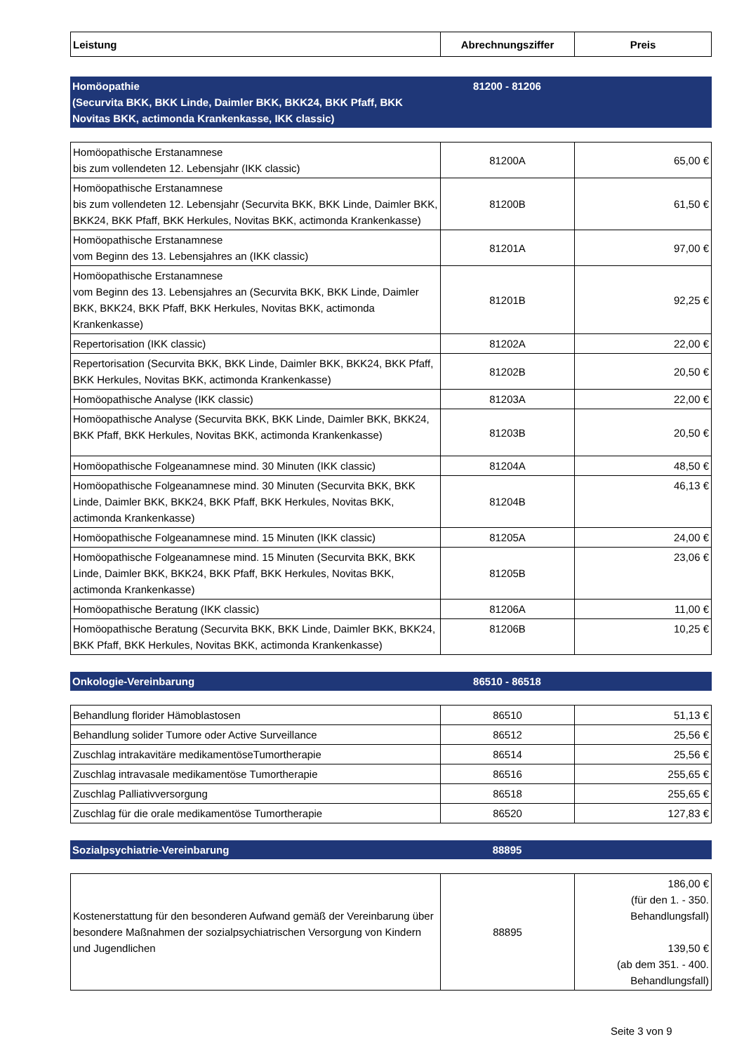| Leistung | Abrechnungsziffer | Preis |
| --- | --- | --- |
| Homöopathie (Securvita BKK, BKK Linde, Daimler BKK, BKK24, BKK Pfaff, BKK Novitas BKK, actimonda Krankenkasse, IKK classic) | 81200 - 81206 | |
| Homöopathische Erstanamnese bis zum vollendeten 12. Lebensjahr (IKK classic) | 81200A | 65,00 € |
| Homöopathische Erstanamnese bis zum vollendeten 12. Lebensjahr (Securvita BKK, BKK Linde, Daimler BKK, BKK24, BKK Pfaff, BKK Herkules, Novitas BKK, actimonda Krankenkasse) | 81200B | 61,50 € |
| Homöopathische Erstanamnese vom Beginn des 13. Lebensjahres an (IKK classic) | 81201A | 97,00 € |
| Homöopathische Erstanamnese vom Beginn des 13. Lebensjahres an (Securvita BKK, BKK Linde, Daimler BKK, BKK24, BKK Pfaff, BKK Herkules, Novitas BKK, actimonda Krankenkasse) | 81201B | 92,25 € |
| Repertorisation (IKK classic) | 81202A | 22,00 € |
| Repertorisation (Securvita BKK, BKK Linde, Daimler BKK, BKK24, BKK Pfaff, BKK Herkules, Novitas BKK, actimonda Krankenkasse) | 81202B | 20,50 € |
| Homöopathische Analyse (IKK classic) | 81203A | 22,00 € |
| Homöopathische Analyse (Securvita BKK, BKK Linde, Daimler BKK, BKK24, BKK Pfaff, BKK Herkules, Novitas BKK, actimonda Krankenkasse) | 81203B | 20,50 € |
| Homöopathische Folgeanamnese mind. 30 Minuten (IKK classic) | 81204A | 48,50 € |
| Homöopathische Folgeanamnese mind. 30 Minuten (Securvita BKK, BKK Linde, Daimler BKK, BKK24, BKK Pfaff, BKK Herkules, Novitas BKK, actimonda Krankenkasse) | 81204B | 46,13 € |
| Homöopathische Folgeanamnese mind. 15 Minuten (IKK classic) | 81205A | 24,00 € |
| Homöopathische Folgeanamnese mind. 15 Minuten (Securvita BKK, BKK Linde, Daimler BKK, BKK24, BKK Pfaff, BKK Herkules, Novitas BKK, actimonda Krankenkasse) | 81205B | 23,06 € |
| Homöopathische Beratung (IKK classic) | 81206A | 11,00 € |
| Homöopathische Beratung (Securvita BKK, BKK Linde, Daimler BKK, BKK24, BKK Pfaff, BKK Herkules, Novitas BKK, actimonda Krankenkasse) | 81206B | 10,25 € |
| Onkologie-Vereinbarung | 86510 - 86518 | |
| Behandlung florider Hämoblastosen | 86510 | 51,13 € |
| Behandlung solider Tumore oder Active Surveillance | 86512 | 25,56 € |
| Zuschlag intrakavitäre medikamentöseTumortherapie | 86514 | 25,56 € |
| Zuschlag intravasale medikamentöse Tumortherapie | 86516 | 255,65 € |
| Zuschlag Palliativversorgung | 86518 | 255,65 € |
| Zuschlag für die orale medikamentöse Tumortherapie | 86520 | 127,83 € |
| Sozialpsychiatrie-Vereinbarung | 88895 | |
| Kostenerstattung für den besonderen Aufwand gemäß der Vereinbarung über besondere Maßnahmen der sozialpsychiatrischen Versorgung von Kindern und Jugendlichen | 88895 | 186,00 € (für den 1. - 350. Behandlungsfall) 139,50 € (ab dem 351. - 400. Behandlungsfall) |
Seite 3 von 9